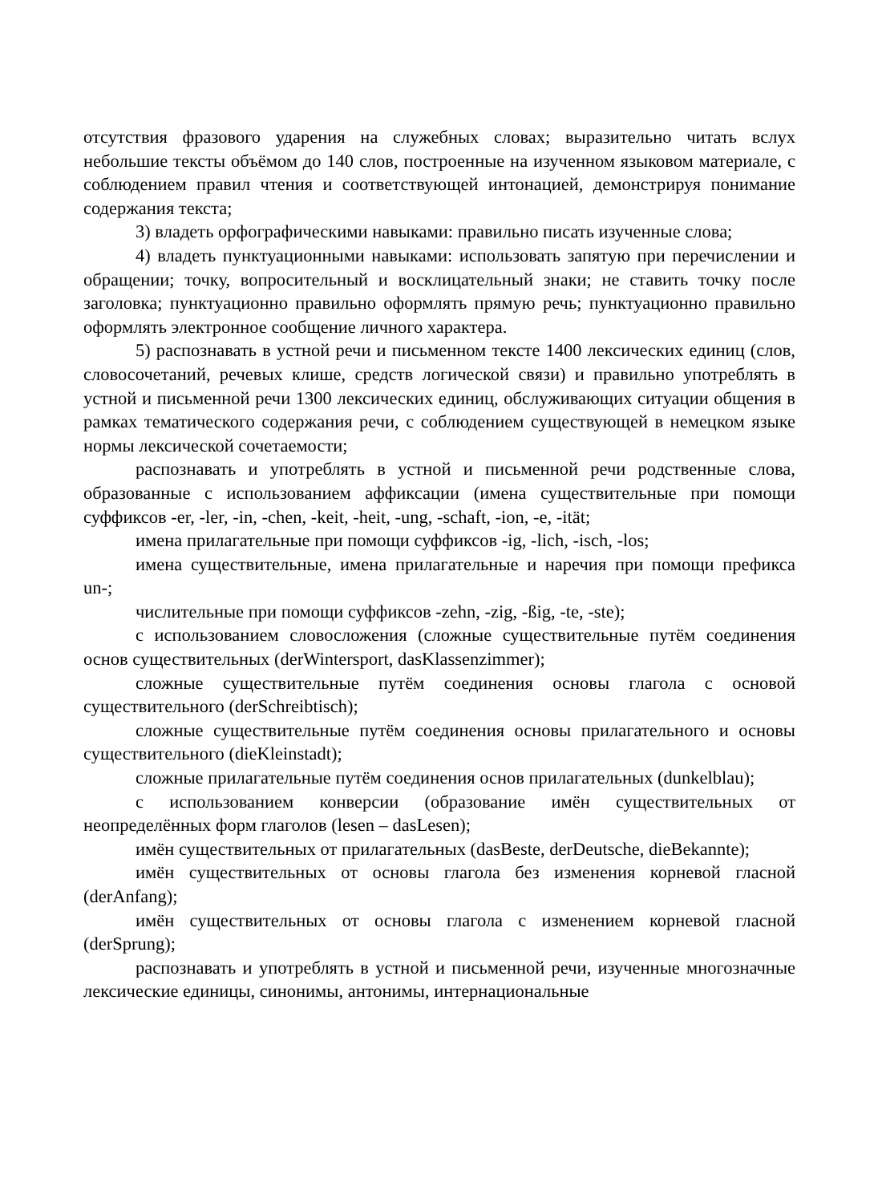отсутствия фразового ударения на служебных словах; выразительно читать вслух небольшие тексты объёмом до 140 слов, построенные на изученном языковом материале, с соблюдением правил чтения и соответствующей интонацией, демонстрируя понимание содержания текста;
3) владеть орфографическими навыками: правильно писать изученные слова;
4) владеть пунктуационными навыками: использовать запятую при перечислении и обращении; точку, вопросительный и восклицательный знаки; не ставить точку после заголовка; пунктуационно правильно оформлять прямую речь; пунктуационно правильно оформлять электронное сообщение личного характера.
5) распознавать в устной речи и письменном тексте 1400 лексических единиц (слов, словосочетаний, речевых клише, средств логической связи) и правильно употреблять в устной и письменной речи 1300 лексических единиц, обслуживающих ситуации общения в рамках тематического содержания речи, с соблюдением существующей в немецком языке нормы лексической сочетаемости;
распознавать и употреблять в устной и письменной речи родственные слова, образованные с использованием аффиксации (имена существительные при помощи суффиксов -er, -ler, -in, -chen, -keit, -heit, -ung, -schaft, -ion, -e, -ität;
имена прилагательные при помощи суффиксов -ig, -lich, -isch, -los;
имена существительные, имена прилагательные и наречия при помощи префикса un-;
числительные при помощи суффиксов -zehn, -zig, -ßig, -te, -ste);
с использованием словосложения (сложные существительные путём соединения основ существительных (derWintersport, dasKlassenzimmer);
сложные существительные путём соединения основы глагола с основой существительного (derSchreibtisch);
сложные существительные путём соединения основы прилагательного и основы существительного (dieKleinstadt);
сложные прилагательные путём соединения основ прилагательных (dunkelblau);
с использованием конверсии (образование имён существительных от неопределённых форм глаголов (lesen – dasLesen);
имён существительных от прилагательных (dasBeste, derDeutsche, dieBekannte);
имён существительных от основы глагола без изменения корневой гласной (derAnfang);
имён существительных от основы глагола с изменением корневой гласной (derSprung);
распознавать и употреблять в устной и письменной речи, изученные многозначные лексические единицы, синонимы, антонимы, интернациональные